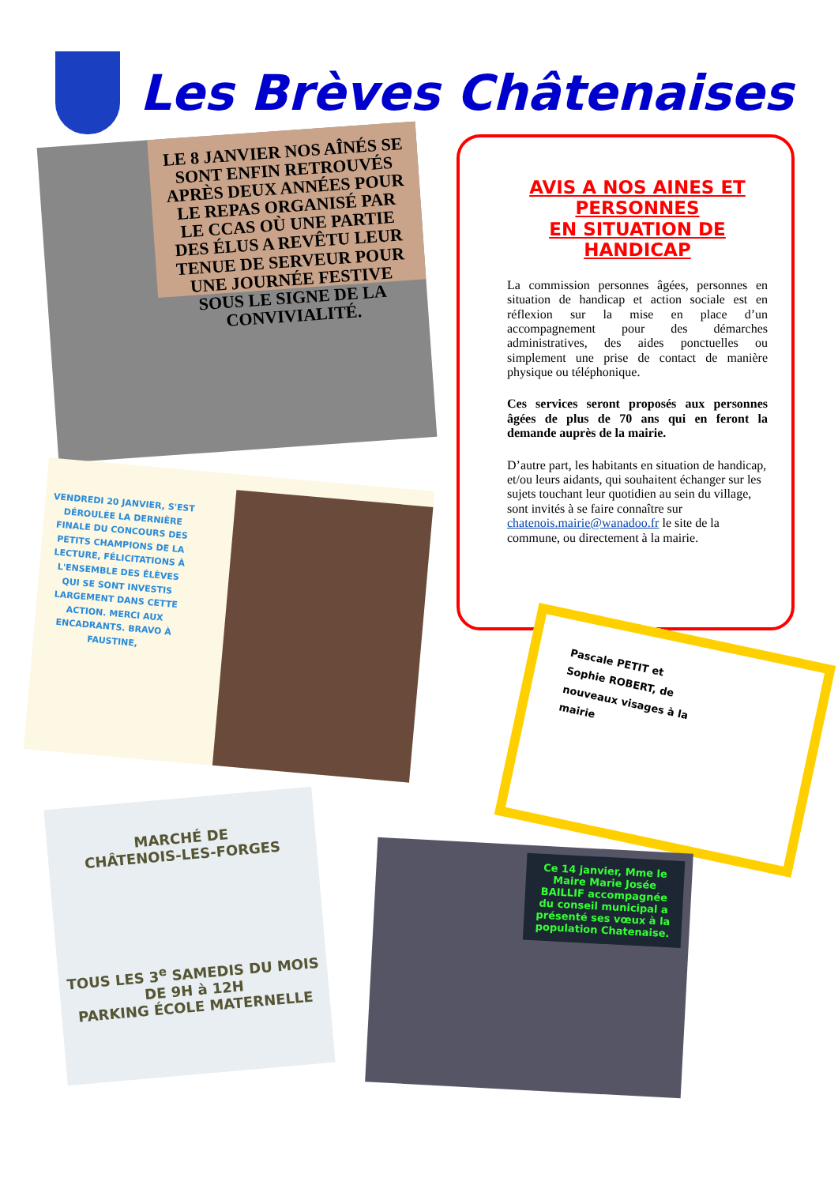Les Brèves Châtenaises
LE 8 JANVIER NOS AÎNÉS SE SONT ENFIN RETROUVÉS APRÈS DEUX ANNÉES POUR LE REPAS ORGANISÉ PAR LE CCAS OÙ UNE PARTIE DES ÉLUS A REVÊTU LEUR TENUE DE SERVEUR POUR UNE JOURNÉE FESTIVE SOUS LE SIGNE DE LA CONVIVIALITÉ.
AVIS A NOS AINES ET PERSONNES
EN SITUATION DE HANDICAP
La commission personnes âgées, personnes en situation de handicap et action sociale est en réflexion sur la mise en place d’un accompagnement pour des démarches administratives, des aides ponctuelles ou simplement une prise de contact de manière physique ou téléphonique.
Ces services seront proposés aux personnes âgées de plus de 70 ans qui en feront la demande auprès de la mairie.
D’autre part, les habitants en situation de handicap, et/ou leurs aidants, qui souhaitent échanger sur les sujets touchant leur quotidien au sein du village, sont invités à se faire connaître sur chatenois.mairie@wanadoo.fr le site de la commune, ou directement à la mairie.
VENDREDI 20 JANVIER, S'EST DÉROULÉE LA DERNIÈRE FINALE DU CONCOURS DES PETITS CHAMPIONS DE LA LECTURE, FÉLICITATIONS À L'ENSEMBLE DES ÉLÈVES QUI SE SONT INVESTIS LARGEMENT DANS CETTE ACTION. MERCI AUX ENCADRANTS. BRAVO À FAUSTINE,
Pascale PETIT et
Sophie ROBERT, de
nouveaux visages à la
mairie
MARCHÉ DE
CHÂTENOIS-LES-FORGES
TOUS LES 3<sup>e</sup> SAMEDIS DU MOIS DE 9H à 12H
PARKING ÉCOLE MATERNELLE
Ce 14 janvier, Mme le Maire Marie Josée BAILLIF accompagnée du conseil municipal a présenté ses vœux à la population Chatenaise.